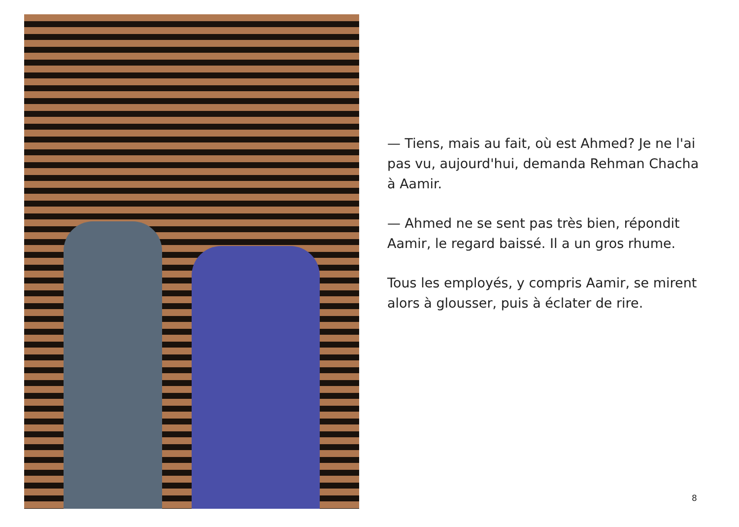— Tiens, mais au fait, où est Ahmed? Je ne l'ai pas vu, aujourd'hui, demanda Rehman Chacha à Aamir.
— Ahmed ne se sent pas très bien, répondit Aamir, le regard baissé. Il a un gros rhume.
Tous les employés, y compris Aamir, se mirent alors à glousser, puis à éclater de rire.
8